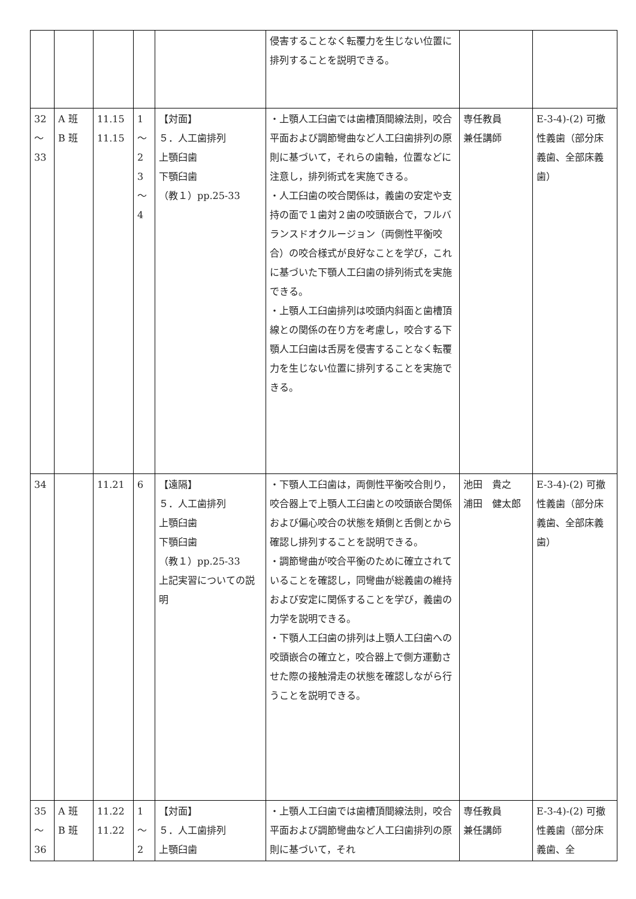| | | | | | 侵害することなく転覆力を生じない位置に排列することを説明できる。 | | |
| 32 ～ 33 | A 班 B 班 | 11.15 11.15 | 1 ～ 2 3 ～ 4 | 【対面】 ５．人工歯排列 上顎臼歯 下顎臼歯 （教１）pp.25-33 | ・上顎人工臼歯では歯槽頂間線法則，咬合平面および調節彎曲など人工臼歯排列の原則に基づいて，それらの歯軸，位置などに注意し，排列術式を実施できる。 ・人工臼歯の咬合関係は，義歯の安定や支持の面で１歯対２歯の咬頭嵌合で，フルバランスドオクルージョン（両側性平衡咬合）の咬合様式が良好なことを学び，これに基づいた下顎人工臼歯の排列術式を実施できる。 ・上顎人工臼歯排列は咬頭内斜面と歯槽頂線との関係の在り方を考慮し，咬合する下顎人工臼歯は舌房を侵害することなく転覆力を生じない位置に排列することを実施できる。 | 専任教員 兼任講師 | E-3-4)-(2) 可撤性義歯（部分床義歯、全部床義歯） |
| 34 | | 11.21 | 6 | 【遠隔】 ５．人工歯排列 上顎臼歯 下顎臼歯 （教１）pp.25-33 上記実習についての説明 | ・下顎人工臼歯は，両側性平衡咬合則り，咬合器上で上顎人工臼歯との咬頭嵌合関係および偏心咬合の状態を頬側と舌側とから確認し排列することを説明できる。 ・調節彎曲が咬合平衡のために確立されていることを確認し，同彎曲が総義歯の維持および安定に関係することを学び，義歯の力学を説明できる。 ・下顎人工臼歯の排列は上顎人工臼歯への咬頭嵌合の確立と，咬合器上で側方運動させた際の接触滑走の状態を確認しながら行うことを説明できる。 | 池田 貴之 浦田 健太郎 | E-3-4)-(2) 可撤性義歯（部分床義歯、全部床義歯） |
| 35 ～ 36 | A 班 B 班 | 11.22 11.22 | 1 ～ 2 | 【対面】 ５．人工歯排列 上顎臼歯 | ・上顎人工臼歯では歯槽頂間線法則，咬合平面および調節彎曲など人工臼歯排列の原則に基づいて，それ | 専任教員 兼任講師 | E-3-4)-(2) 可撤性義歯（部分床義歯、全 |